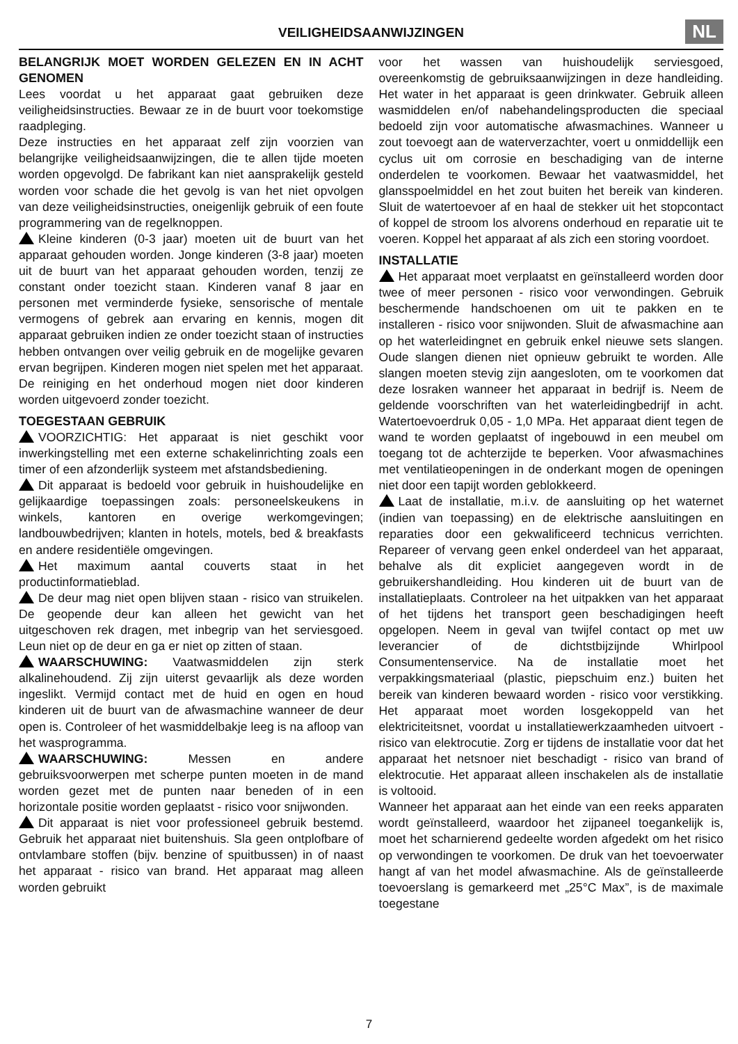VEILIGHEIDSAANWIJZINGEN
NL
BELANGRIJK MOET WORDEN GELEZEN EN IN ACHT GENOMEN
Lees voordat u het apparaat gaat gebruiken deze veiligheidsinstructies. Bewaar ze in de buurt voor toekomstige raadpleging.
Deze instructies en het apparaat zelf zijn voorzien van belangrijke veiligheidsaanwijzingen, die te allen tijde moeten worden opgevolgd. De fabrikant kan niet aansprakelijk gesteld worden voor schade die het gevolg is van het niet opvolgen van deze veiligheidsinstructies, oneigenlijk gebruik of een foute programmering van de regelknoppen.
Kleine kinderen (0-3 jaar) moeten uit de buurt van het apparaat gehouden worden. Jonge kinderen (3-8 jaar) moeten uit de buurt van het apparaat gehouden worden, tenzij ze constant onder toezicht staan. Kinderen vanaf 8 jaar en personen met verminderde fysieke, sensorische of mentale vermogens of gebrek aan ervaring en kennis, mogen dit apparaat gebruiken indien ze onder toezicht staan of instructies hebben ontvangen over veilig gebruik en de mogelijke gevaren ervan begrijpen. Kinderen mogen niet spelen met het apparaat. De reiniging en het onderhoud mogen niet door kinderen worden uitgevoerd zonder toezicht.
TOEGESTAAN GEBRUIK
VOORZICHTIG: Het apparaat is niet geschikt voor inwerkingstelling met een externe schakelinrichting zoals een timer of een afzonderlijk systeem met afstandsbediening.
Dit apparaat is bedoeld voor gebruik in huishoudelijke en gelijkaardige toepassingen zoals: personeelskeukens in winkels, kantoren en overige werkomgevingen; landbouwbedrijven; klanten in hotels, motels, bed & breakfasts en andere residentiële omgevingen.
Het maximum aantal couverts staat in het productinformatieblad.
De deur mag niet open blijven staan - risico van struikelen. De geopende deur kan alleen het gewicht van het uitgeschoven rek dragen, met inbegrip van het serviesgoed. Leun niet op de deur en ga er niet op zitten of staan.
WAARSCHUWING: Vaatwasmiddelen zijn sterk alkalinehoudend. Zij zijn uiterst gevaarlijk als deze worden ingeslikt. Vermijd contact met de huid en ogen en houd kinderen uit de buurt van de afwasmachine wanneer de deur open is. Controleer of het wasmiddelbakje leeg is na afloop van het wasprogramma.
WAARSCHUWING: Messen en andere gebruiksvoorwerpen met scherpe punten moeten in de mand worden gezet met de punten naar beneden of in een horizontale positie worden geplaatst - risico voor snijwonden.
Dit apparaat is niet voor professioneel gebruik bestemd. Gebruik het apparaat niet buitenshuis. Sla geen ontplofbare of ontvlambare stoffen (bijv. benzine of spuitbussen) in of naast het apparaat - risico van brand. Het apparaat mag alleen worden gebruikt
voor het wassen van huishoudelijk serviesgoed, overeenkomstig de gebruiksaanwijzingen in deze handleiding. Het water in het apparaat is geen drinkwater. Gebruik alleen wasmiddelen en/of nabehandelingsproducten die speciaal bedoeld zijn voor automatische afwasmachines. Wanneer u zout toevoegt aan de waterverzachter, voert u onmiddellijk een cyclus uit om corrosie en beschadiging van de interne onderdelen te voorkomen. Bewaar het vaatwasmiddel, het glansspoelmiddel en het zout buiten het bereik van kinderen. Sluit de watertoevoer af en haal de stekker uit het stopcontact of koppel de stroom los alvorens onderhoud en reparatie uit te voeren. Koppel het apparaat af als zich een storing voordoet.
INSTALLATIE
Het apparaat moet verplaatst en geïnstalleerd worden door twee of meer personen - risico voor verwondingen. Gebruik beschermende handschoenen om uit te pakken en te installeren - risico voor snijwonden. Sluit de afwasmachine aan op het waterleidingnet en gebruik enkel nieuwe sets slangen. Oude slangen dienen niet opnieuw gebruikt te worden. Alle slangen moeten stevig zijn aangesloten, om te voorkomen dat deze losraken wanneer het apparaat in bedrijf is. Neem de geldende voorschriften van het waterleidingbedrijf in acht. Watertoevoerdruk 0,05 - 1,0 MPa. Het apparaat dient tegen de wand te worden geplaatst of ingebouwd in een meubel om toegang tot de achterzijde te beperken. Voor afwasmachines met ventilatieopeningen in de onderkant mogen de openingen niet door een tapijt worden geblokkeerd.
Laat de installatie, m.i.v. de aansluiting op het waternet (indien van toepassing) en de elektrische aansluitingen en reparaties door een gekwalificeerd technicus verrichten. Repareer of vervang geen enkel onderdeel van het apparaat, behalve als dit expliciet aangegeven wordt in de gebruikershandleiding. Hou kinderen uit de buurt van de installatieplaats. Controleer na het uitpakken van het apparaat of het tijdens het transport geen beschadigingen heeft opgelopen. Neem in geval van twijfel contact op met uw leverancier of de dichtstbijzijnde Whirlpool Consumentenservice. Na de installatie moet het verpakkingsmateriaal (plastic, piepschuim enz.) buiten het bereik van kinderen bewaard worden - risico voor verstikking. Het apparaat moet worden losgekoppeld van het elektriciteitsnet, voordat u installatiewerkzaamheden uitvoert - risico van elektrocutie. Zorg er tijdens de installatie voor dat het apparaat het netsnoer niet beschadigt - risico van brand of elektrocutie. Het apparaat alleen inschakelen als de installatie is voltooid.
Wanneer het apparaat aan het einde van een reeks apparaten wordt geïnstalleerd, waardoor het zijpaneel toegankelijk is, moet het scharnierend gedeelte worden afgedekt om het risico op verwondingen te voorkomen. De druk van het toevoerwater hangt af van het model afwasmachine. Als de geïnstalleerde toevoerslang is gemarkeerd met „25°C Max”, is de maximale toegestane
7